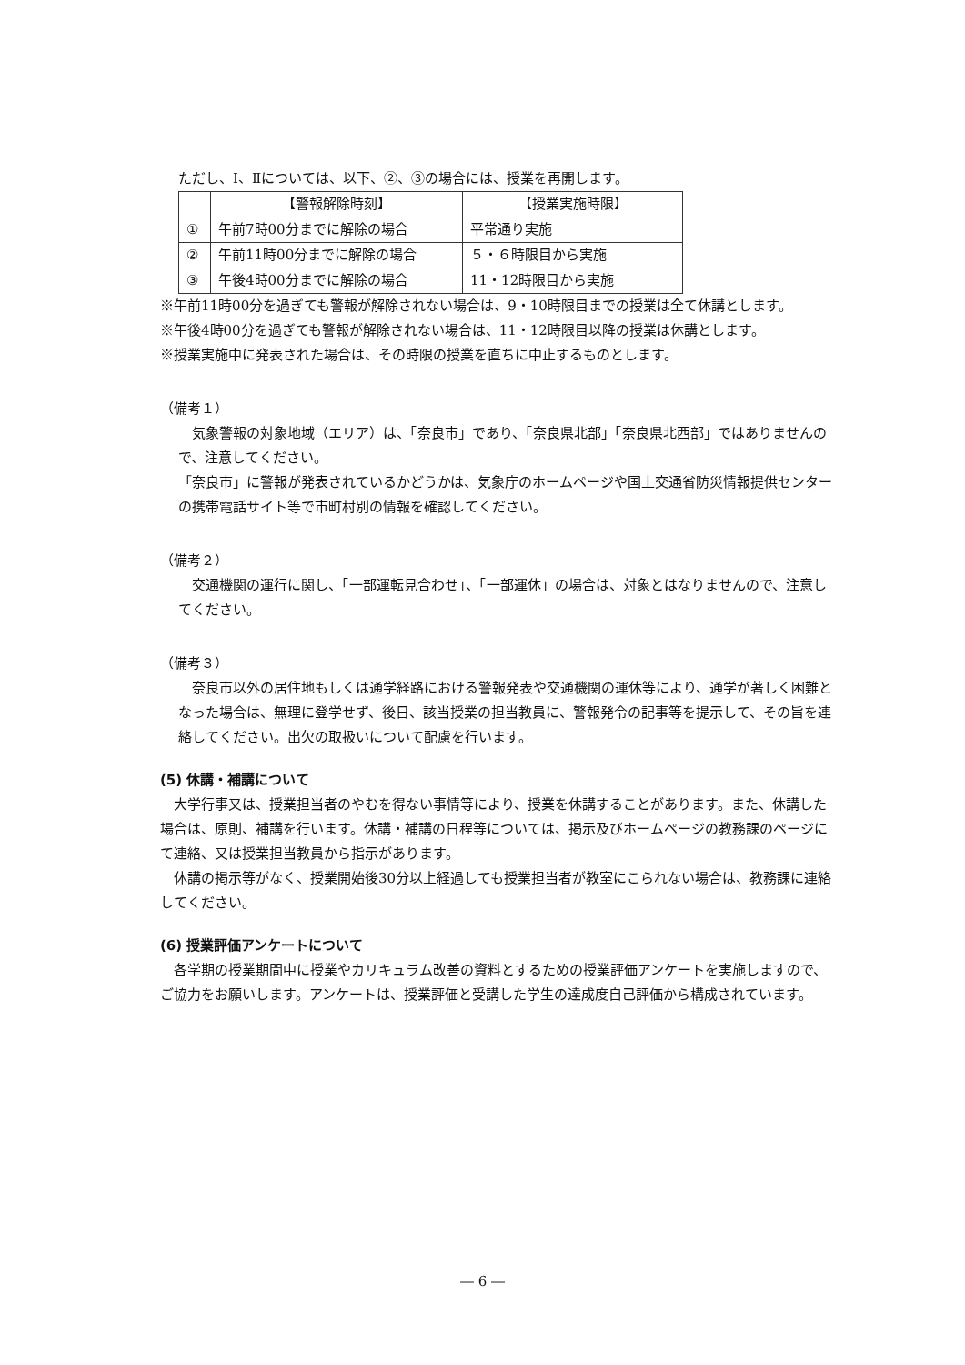ただし、Ⅰ、Ⅱについては、以下、②、③の場合には、授業を再開します。
| | 【警報解除時刻】 | 【授業実施時限】 |
| ① | 午前7時00分までに解除の場合 | 平常通り実施 |
| ② | 午前11時00分までに解除の場合 | ５・６時限目から実施 |
| ③ | 午後4時00分までに解除の場合 | 11・12時限目から実施 |
※午前11時00分を過ぎても警報が解除されない場合は、9・10時限目までの授業は全て休講とします。
※午後4時00分を過ぎても警報が解除されない場合は、11・12時限目以降の授業は休講とします。
※授業実施中に発表された場合は、その時限の授業を直ちに中止するものとします。
（備考１）
　気象警報の対象地域（エリア）は、「奈良市」であり、「奈良県北部」「奈良県北西部」ではありませんので、注意してください。
「奈良市」に警報が発表されているかどうかは、気象庁のホームページや国土交通省防災情報提供センターの携帯電話サイト等で市町村別の情報を確認してください。
（備考２）
　交通機関の運行に関し、「一部運転見合わせ」、「一部運休」の場合は、対象とはなりませんので、注意してください。
（備考３）
　奈良市以外の居住地もしくは通学経路における警報発表や交通機関の運休等により、通学が著しく困難となった場合は、無理に登学せず、後日、該当授業の担当教員に、警報発令の記事等を提示して、その旨を連絡してください。出欠の取扱いについて配慮を行います。
(5) 休講・補講について
　大学行事又は、授業担当者のやむを得ない事情等により、授業を休講することがあります。また、休講した場合は、原則、補講を行います。休講・補講の日程等については、掲示及びホームページの教務課のページにて連絡、又は授業担当教員から指示があります。
　休講の掲示等がなく、授業開始後30分以上経過しても授業担当者が教室にこられない場合は、教務課に連絡してください。
(6) 授業評価アンケートについて
　各学期の授業期間中に授業やカリキュラム改善の資料とするための授業評価アンケートを実施しますので、ご協力をお願いします。アンケートは、授業評価と受講した学生の達成度自己評価から構成されています。
― 6 ―